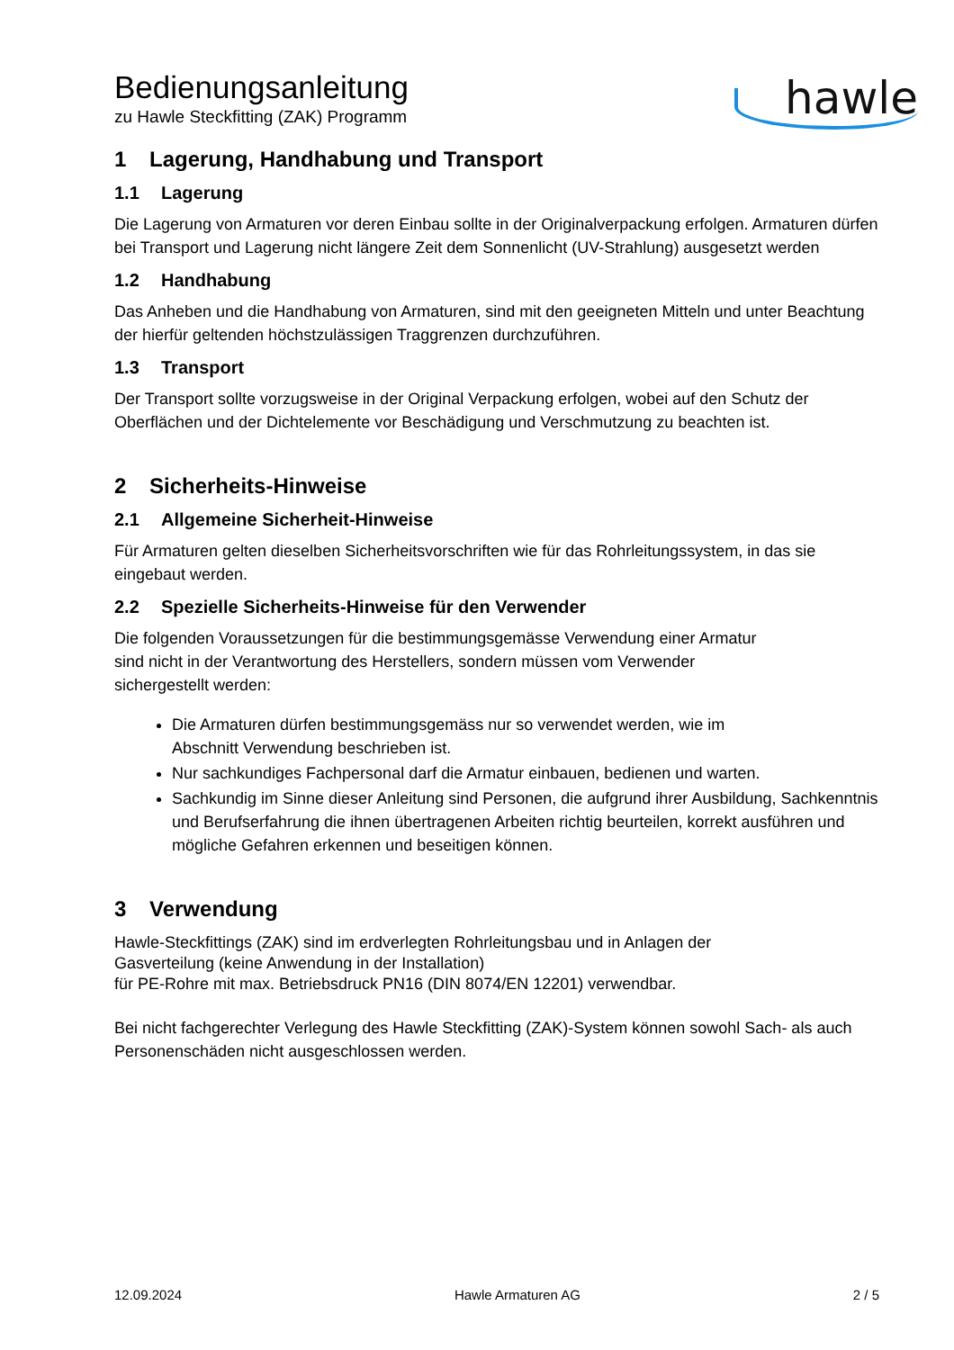hawle
Bedienungsanleitung
zu Hawle Steckfitting (ZAK) Programm
1 Lagerung, Handhabung und Transport
1.1 Lagerung
Die Lagerung von Armaturen vor deren Einbau sollte in der Originalverpackung erfolgen. Armaturen dürfen bei Transport und Lagerung nicht längere Zeit dem Sonnenlicht (UV-Strahlung) ausgesetzt werden
1.2 Handhabung
Das Anheben und die Handhabung von Armaturen, sind mit den geeigneten Mitteln und unter Beachtung der hierfür geltenden höchstzulässigen Traggrenzen durchzuführen.
1.3 Transport
Der Transport sollte vorzugsweise in der Original Verpackung erfolgen, wobei auf den Schutz der Oberflächen und der Dichtelemente vor Beschädigung und Verschmutzung zu beachten ist.
2 Sicherheits-Hinweise
2.1 Allgemeine Sicherheit-Hinweise
Für Armaturen gelten dieselben Sicherheitsvorschriften wie für das Rohrleitungssystem, in das sie eingebaut werden.
2.2 Spezielle Sicherheits-Hinweise für den Verwender
Die folgenden Voraussetzungen für die bestimmungsgemässe Verwendung einer Armatur
sind nicht in der Verantwortung des Herstellers, sondern müssen vom Verwender
sichergestellt werden:
Die Armaturen dürfen bestimmungsgemäss nur so verwendet werden, wie im
Abschnitt Verwendung beschrieben ist.
Nur sachkundiges Fachpersonal darf die Armatur einbauen, bedienen und warten.
Sachkundig im Sinne dieser Anleitung sind Personen, die aufgrund ihrer Ausbildung, Sachkenntnis und Berufserfahrung die ihnen übertragenen Arbeiten richtig beurteilen, korrekt ausführen und mögliche Gefahren erkennen und beseitigen können.
3 Verwendung
Hawle-Steckfittings (ZAK) sind im erdverlegten Rohrleitungsbau und in Anlagen der
Gasverteilung (keine Anwendung in der Installation)
für PE-Rohre mit max. Betriebsdruck PN16 (DIN 8074/EN 12201) verwendbar.
Bei nicht fachgerechter Verlegung des Hawle Steckfitting (ZAK)-System können sowohl Sach- als auch Personenschäden nicht ausgeschlossen werden.
12.09.2024 Hawle Armaturen AG 2 / 5